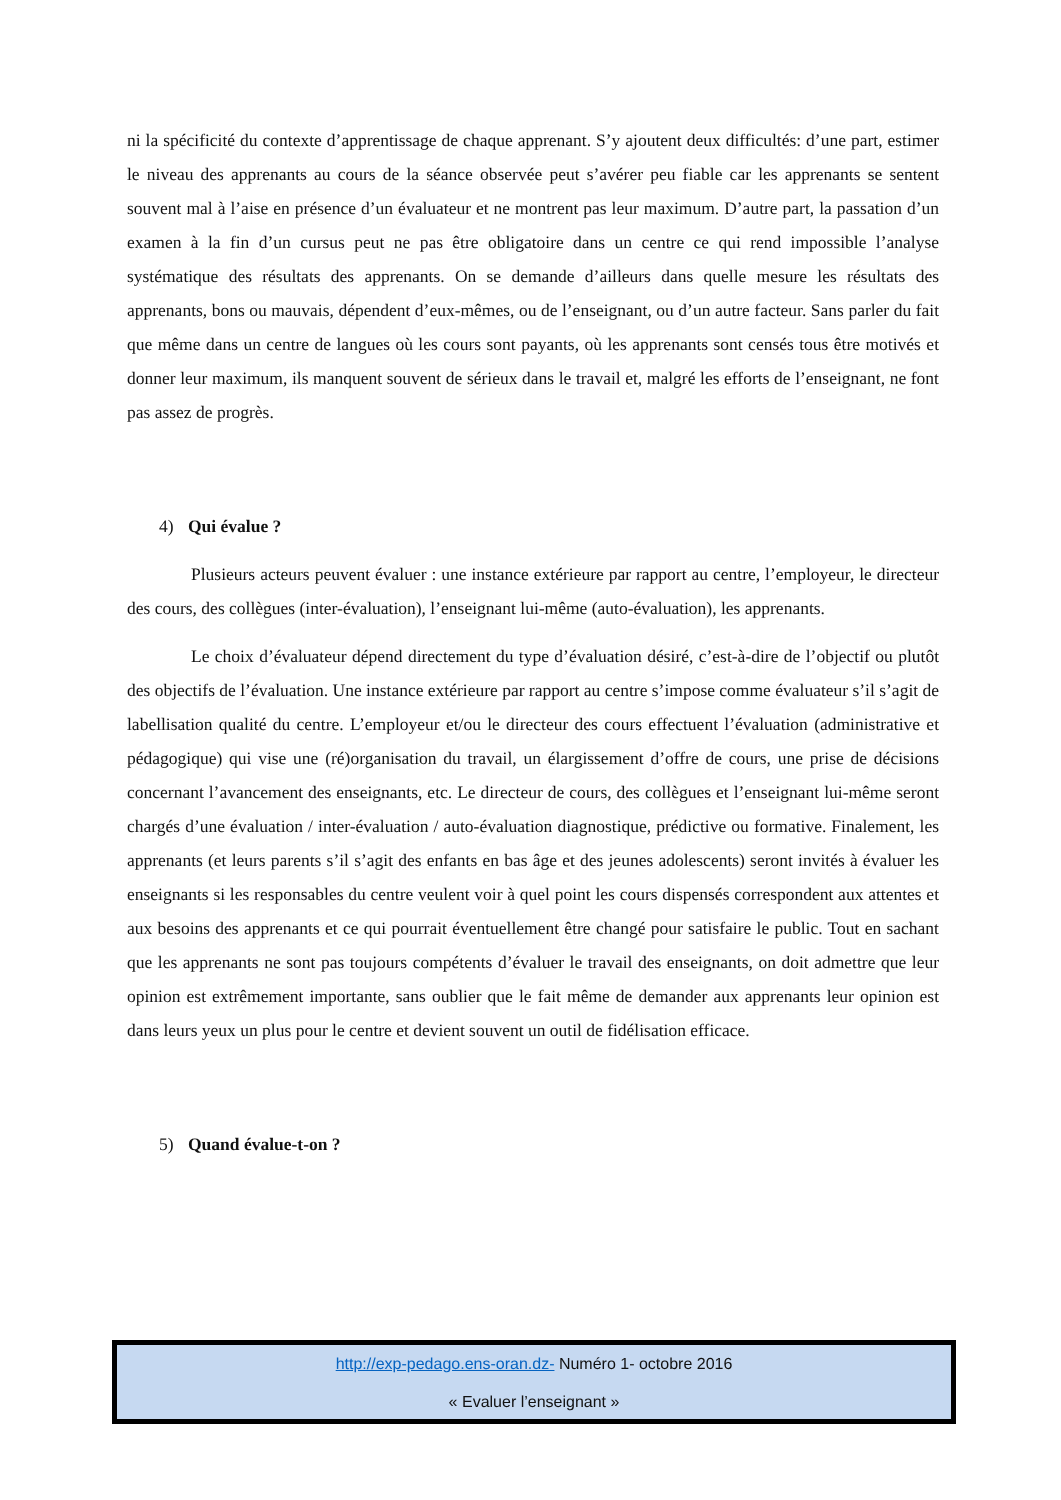ni la spécificité du contexte d’apprentissage de chaque apprenant. S’y ajoutent deux difficultés: d’une part, estimer le niveau des apprenants au cours de la séance observée peut s’avérer peu fiable car les apprenants se sentent souvent mal à l’aise en présence d’un évaluateur et ne montrent pas leur maximum. D’autre part, la passation d’un examen à la fin d’un cursus peut ne pas être obligatoire dans un centre ce qui rend impossible l’analyse systématique des résultats des apprenants. On se demande d’ailleurs dans quelle mesure les résultats des apprenants, bons ou mauvais, dépendent d’eux-mêmes, ou de l’enseignant, ou d’un autre facteur. Sans parler du fait que même dans un centre de langues où les cours sont payants, où les apprenants sont censés tous être motivés et donner leur maximum, ils manquent souvent de sérieux dans le travail et, malgré les efforts de l’enseignant, ne font pas assez de progrès.
4) Qui évalue ?
Plusieurs acteurs peuvent évaluer : une instance extérieure par rapport au centre, l’employeur, le directeur des cours, des collègues (inter-évaluation), l’enseignant lui-même (auto-évaluation), les apprenants.
Le choix d’évaluateur dépend directement du type d’évaluation désiré, c’est-à-dire de l’objectif ou plutôt des objectifs de l’évaluation. Une instance extérieure par rapport au centre s’impose comme évaluateur s’il s’agit de labellisation qualité du centre. L’employeur et/ou le directeur des cours effectuent l’évaluation (administrative et pédagogique) qui vise une (ré)organisation du travail, un élargissement d’offre de cours, une prise de décisions concernant l’avancement des enseignants, etc. Le directeur de cours, des collègues et l’enseignant lui-même seront chargés d’une évaluation / inter-évaluation / auto-évaluation diagnostique, prédictive ou formative. Finalement, les apprenants (et leurs parents s’il s’agit des enfants en bas âge et des jeunes adolescents) seront invités à évaluer les enseignants si les responsables du centre veulent voir à quel point les cours dispensés correspondent aux attentes et aux besoins des apprenants et ce qui pourrait éventuellement être changé pour satisfaire le public. Tout en sachant que les apprenants ne sont pas toujours compétents d’évaluer le travail des enseignants, on doit admettre que leur opinion est extrêmement importante, sans oublier que le fait même de demander aux apprenants leur opinion est dans leurs yeux un plus pour le centre et devient souvent un outil de fidélisation efficace.
5) Quand évalue-t-on ?
http://exp-pedago.ens-oran.dz- Numéro 1- octobre 2016
« Evaluer l’enseignant »